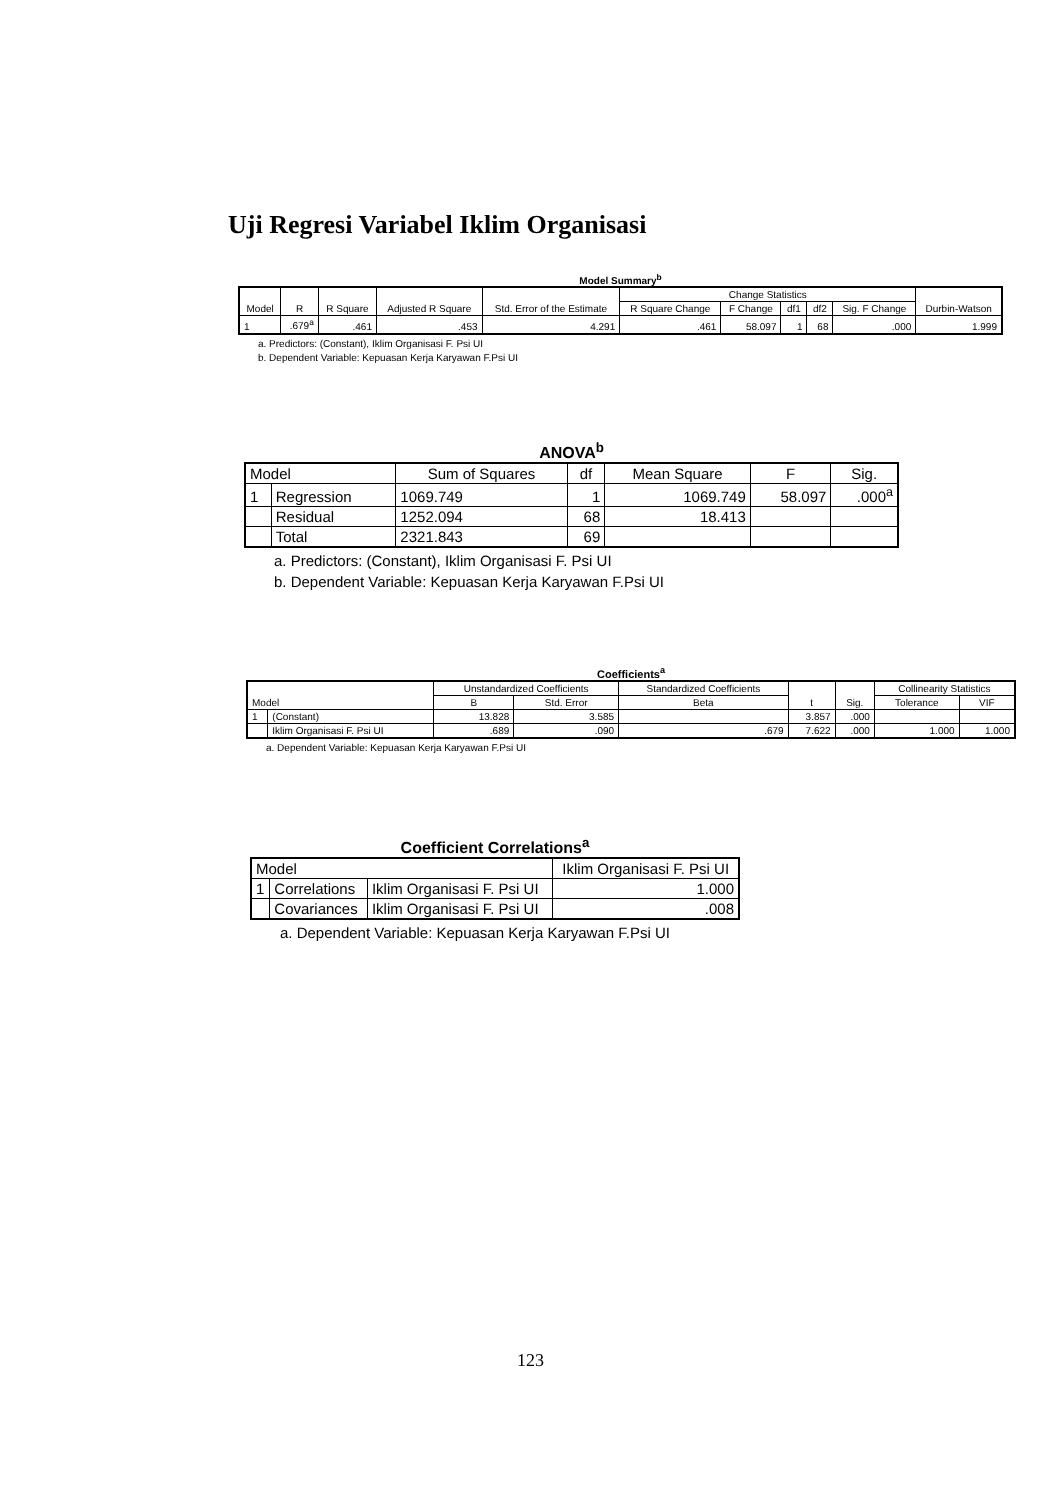Uji Regresi Variabel Iklim Organisasi
Model Summary<sup>b</sup>
| Model | R | R Square | Adjusted R Square | Std. Error of the Estimate | Change Statistics | | | | | Durbin-Watson |
| --- | --- | --- | --- | --- | --- | --- | --- | --- | --- | --- |
| | | | | | R Square Change | F Change | df1 | df2 | Sig. F Change | |
| 1 | .679<sup>a</sup> | .461 | .453 | 4.291 | .461 | 58.097 | 1 | 68 | .000 | 1.999 |
a. Predictors: (Constant), Iklim Organisasi F. Psi UI
b. Dependent Variable: Kepuasan Kerja Karyawan F.Psi UI
ANOVA<sup>b</sup>
| Model | | Sum of Squares | df | Mean Square | F | Sig. |
| --- | --- | --- | --- | --- | --- | --- |
| 1 | Regression | 1069.749 | 1 | 1069.749 | 58.097 | .000<sup>a</sup> |
| | Residual | 1252.094 | 68 | 18.413 | | |
| | Total | 2321.843 | 69 | | | |
a. Predictors: (Constant), Iklim Organisasi F. Psi UI
b. Dependent Variable: Kepuasan Kerja Karyawan F.Psi UI
Coefficients<sup>a</sup>
| Model | | Unstandardized Coefficients | | Standardized Coefficients | t | Sig. | Collinearity Statistics | |
| --- | --- | --- | --- | --- | --- | --- | --- | --- |
| | | B | Std. Error | Beta | | | Tolerance | VIF |
| 1 | (Constant) | 13.828 | 3.585 | | 3.857 | .000 | | |
| | Iklim Organisasi F. Psi UI | .689 | .090 | .679 | 7.622 | .000 | 1.000 | 1.000 |
a. Dependent Variable: Kepuasan Kerja Karyawan F.Psi UI
Coefficient Correlations<sup>a</sup>
| Model | | | Iklim Organisasi F. Psi UI |
| --- | --- | --- | --- |
| 1 | Correlations | Iklim Organisasi F. Psi UI | 1.000 |
| | Covariances | Iklim Organisasi F. Psi UI | .008 |
a. Dependent Variable: Kepuasan Kerja Karyawan F.Psi UI
123